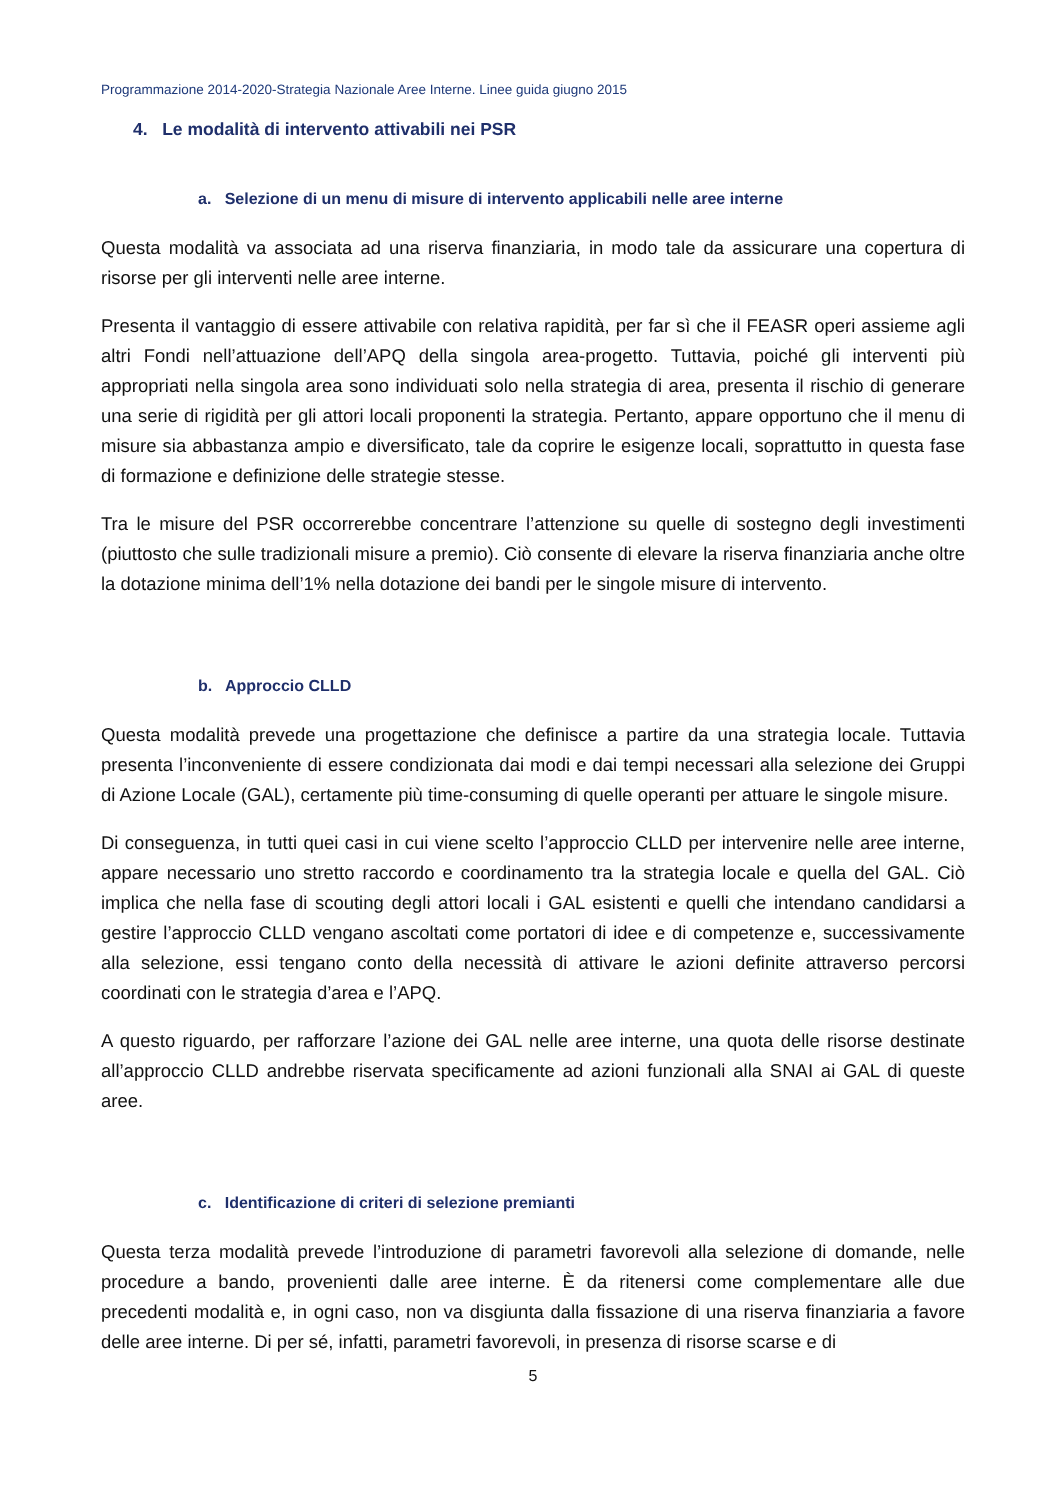Programmazione 2014-2020-Strategia Nazionale Aree Interne. Linee guida giugno 2015
4. Le modalità di intervento attivabili nei PSR
a. Selezione di un menu di misure di intervento applicabili nelle aree interne
Questa modalità va associata ad una riserva finanziaria, in modo tale da assicurare una copertura di risorse per gli interventi nelle aree interne.
Presenta il vantaggio di essere attivabile con relativa rapidità, per far sì che il FEASR operi assieme agli altri Fondi nell’attuazione dell’APQ della singola area-progetto. Tuttavia, poiché gli interventi più appropriati nella singola area sono individuati solo nella strategia di area, presenta il rischio di generare una serie di rigidità per gli attori locali proponenti la strategia. Pertanto, appare opportuno che il menu di misure sia abbastanza ampio e diversificato, tale da coprire le esigenze locali, soprattutto in questa fase di formazione e definizione delle strategie stesse.
Tra le misure del PSR occorrerebbe concentrare l’attenzione su quelle di sostegno degli investimenti (piuttosto che sulle tradizionali misure a premio). Ciò consente di elevare la riserva finanziaria anche oltre la dotazione minima dell’1% nella dotazione dei bandi per le singole misure di intervento.
b. Approccio CLLD
Questa modalità prevede una progettazione che definisce a partire da una strategia locale. Tuttavia presenta l’inconveniente di essere condizionata dai modi e dai tempi necessari alla selezione dei Gruppi di Azione Locale (GAL), certamente più time-consuming di quelle operanti per attuare le singole misure.
Di conseguenza, in tutti quei casi in cui viene scelto l’approccio CLLD per intervenire nelle aree interne, appare necessario uno stretto raccordo e coordinamento tra la strategia locale e quella del GAL. Ciò implica che nella fase di scouting degli attori locali i GAL esistenti e quelli che intendano candidarsi a gestire l’approccio CLLD vengano ascoltati come portatori di idee e di competenze e, successivamente alla selezione, essi tengano conto della necessità di attivare le azioni definite attraverso percorsi coordinati con le strategia d’area e l’APQ.
A questo riguardo, per rafforzare l’azione dei GAL nelle aree interne, una quota delle risorse destinate all’approccio CLLD andrebbe riservata specificamente ad azioni funzionali alla SNAI ai GAL di queste aree.
c. Identificazione di criteri di selezione premianti
Questa terza modalità prevede l’introduzione di parametri favorevoli alla selezione di domande, nelle procedure a bando, provenienti dalle aree interne. È da ritenersi come complementare alle due precedenti modalità e, in ogni caso, non va disgiunta dalla fissazione di una riserva finanziaria a favore delle aree interne. Di per sé, infatti, parametri favorevoli, in presenza di risorse scarse e di
5